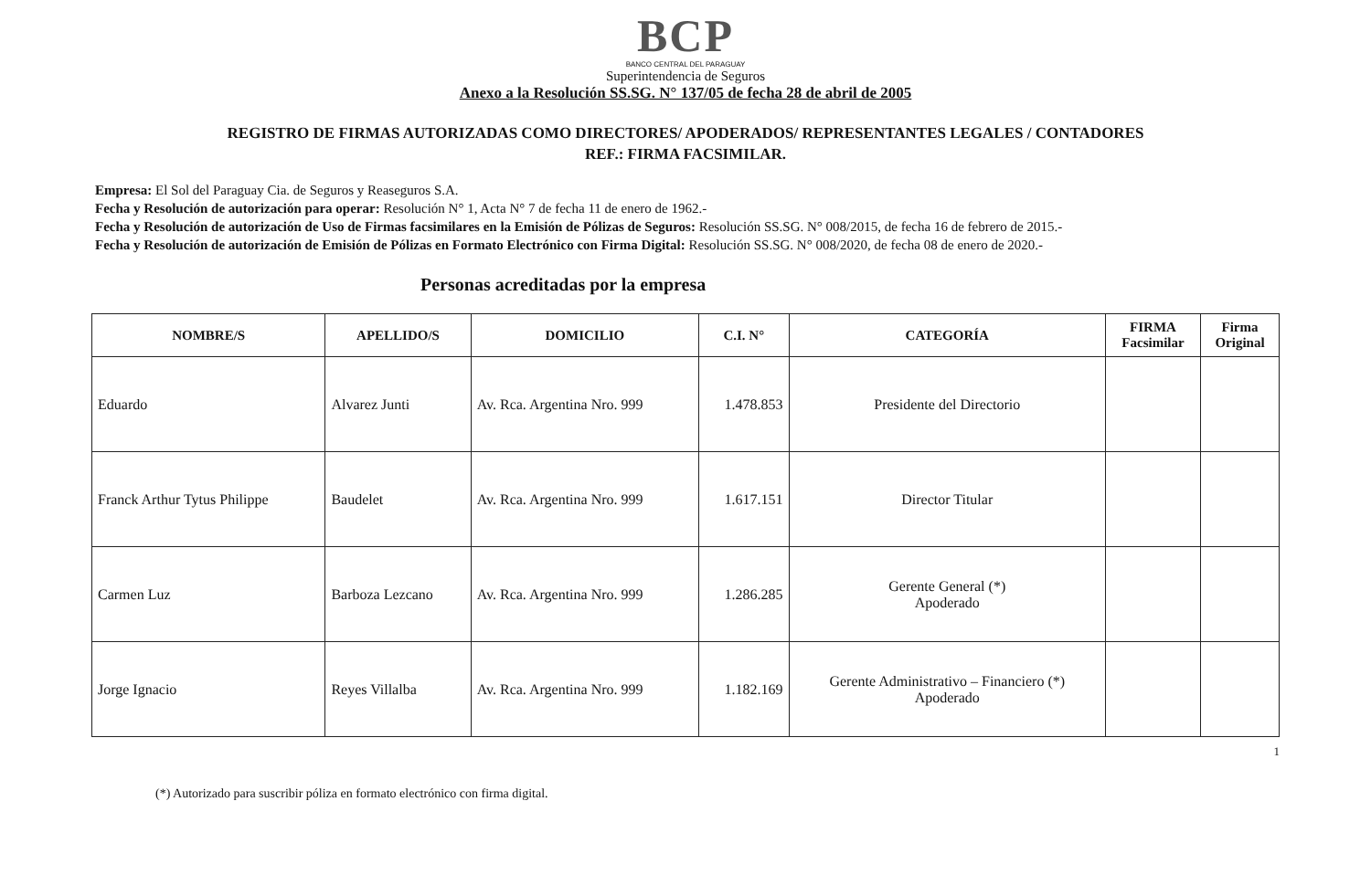BCP
BANCO CENTRAL DEL PARAGUAY
Superintendencia de Seguros
Anexo a la Resolución SS.SG. N° 137/05 de fecha 28 de abril de 2005
REGISTRO DE FIRMAS AUTORIZADAS COMO DIRECTORES/ APODERADOS/ REPRESENTANTES LEGALES / CONTADORES
REF.: FIRMA FACSIMILAR.
Empresa: El Sol del Paraguay Cia. de Seguros y Reaseguros S.A.
Fecha y Resolución de autorización para operar: Resolución N° 1, Acta N° 7 de fecha 11 de enero de 1962.-
Fecha y Resolución de autorización de Uso de Firmas facsimilares en la Emisión de Pólizas de Seguros: Resolución SS.SG. N° 008/2015, de fecha 16 de febrero de 2015.-
Fecha y Resolución de autorización de Emisión de Pólizas en Formato Electrónico con Firma Digital: Resolución SS.SG. N° 008/2020, de fecha 08 de enero de 2020.-
Personas acreditadas por la empresa
| NOMBRE/S | APELLIDO/S | DOMICILIO | C.I. N° | CATEGORÍA | FIRMA Facsimilar | Firma Original |
| --- | --- | --- | --- | --- | --- | --- |
| Eduardo | Alvarez Junti | Av. Rca. Argentina Nro. 999 | 1.478.853 | Presidente del Directorio | | |
| Franck Arthur Tytus Philippe | Baudelet | Av. Rca. Argentina Nro. 999 | 1.617.151 | Director Titular | | |
| Carmen Luz | Barboza Lezcano | Av. Rca. Argentina Nro. 999 | 1.286.285 | Gerente General (*) Apoderado | | |
| Jorge Ignacio | Reyes Villalba | Av. Rca. Argentina Nro. 999 | 1.182.169 | Gerente Administrativo – Financiero (*) Apoderado | | |
1
(*) Autorizado para suscribir póliza en formato electrónico con firma digital.